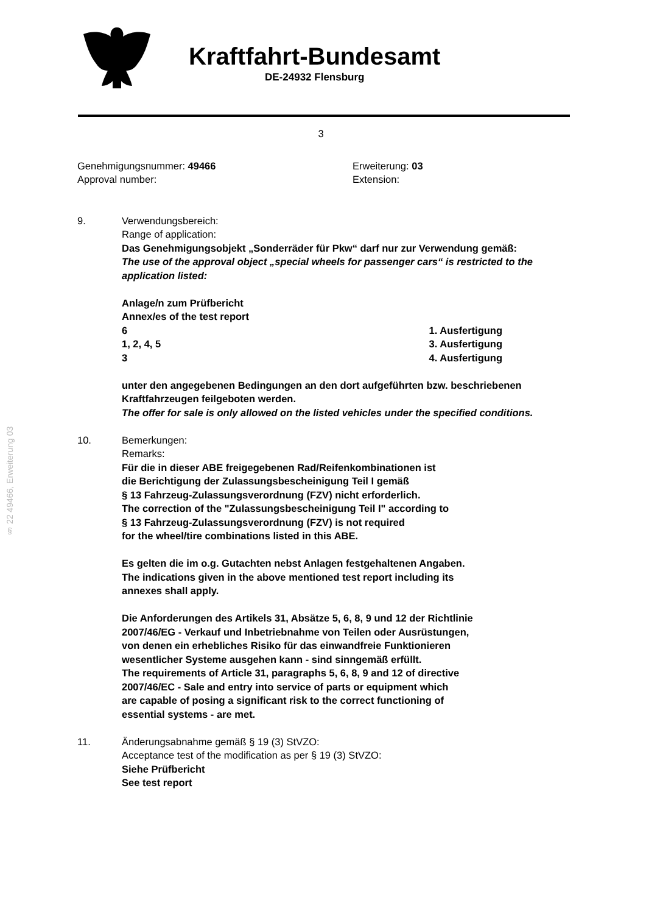Kraftfahrt-Bundesamt
DE-24932 Flensburg
§ 22 49466, Erweiterung 03
3
Genehmigungsnummer: 49466
Approval number:
Erweiterung: 03
Extension:
9. Verwendungsbereich:
Range of application:
Das Genehmigungsobjekt „Sonderräder für Pkw“ darf nur zur Verwendung gemäß:
The use of the approval object „special wheels for passenger cars“ is restricted to the application listed:
Anlage/n zum Prüfbericht
Annex/es of the test report
6 1. Ausfertigung
1, 2, 4, 5 3. Ausfertigung
3 4. Ausfertigung
unter den angegebenen Bedingungen an den dort aufgeführten bzw. beschriebenen Kraftfahrzeugen feilgeboten werden.
The offer for sale is only allowed on the listed vehicles under the specified conditions.
10. Bemerkungen:
Remarks:
Für die in dieser ABE freigegebenen Rad/Reifenkombinationen ist
die Berichtigung der Zulassungsbescheinigung Teil I gemäß
§ 13 Fahrzeug-Zulassungsverordnung (FZV) nicht erforderlich.
The correction of the "Zulassungsbescheinigung Teil I" according to
§ 13 Fahrzeug-Zulassungsverordnung (FZV) is not required
for the wheel/tire combinations listed in this ABE.
Es gelten die im o.g. Gutachten nebst Anlagen festgehaltenen Angaben.
The indications given in the above mentioned test report including its
annexes shall apply.
Die Anforderungen des Artikels 31, Absätze 5, 6, 8, 9 und 12 der Richtlinie
2007/46/EG - Verkauf und Inbetriebnahme von Teilen oder Ausrüstungen,
von denen ein erhebliches Risiko für das einwandfreie Funktionieren
wesentlicher Systeme ausgehen kann - sind sinngemäß erfüllt.
The requirements of Article 31, paragraphs 5, 6, 8, 9 and 12 of directive
2007/46/EC - Sale and entry into service of parts or equipment which
are capable of posing a significant risk to the correct functioning of
essential systems - are met.
11. Änderungsabnahme gemäß § 19 (3) StVZO:
Acceptance test of the modification as per § 19 (3) StVZO:
Siehe Prüfbericht
See test report